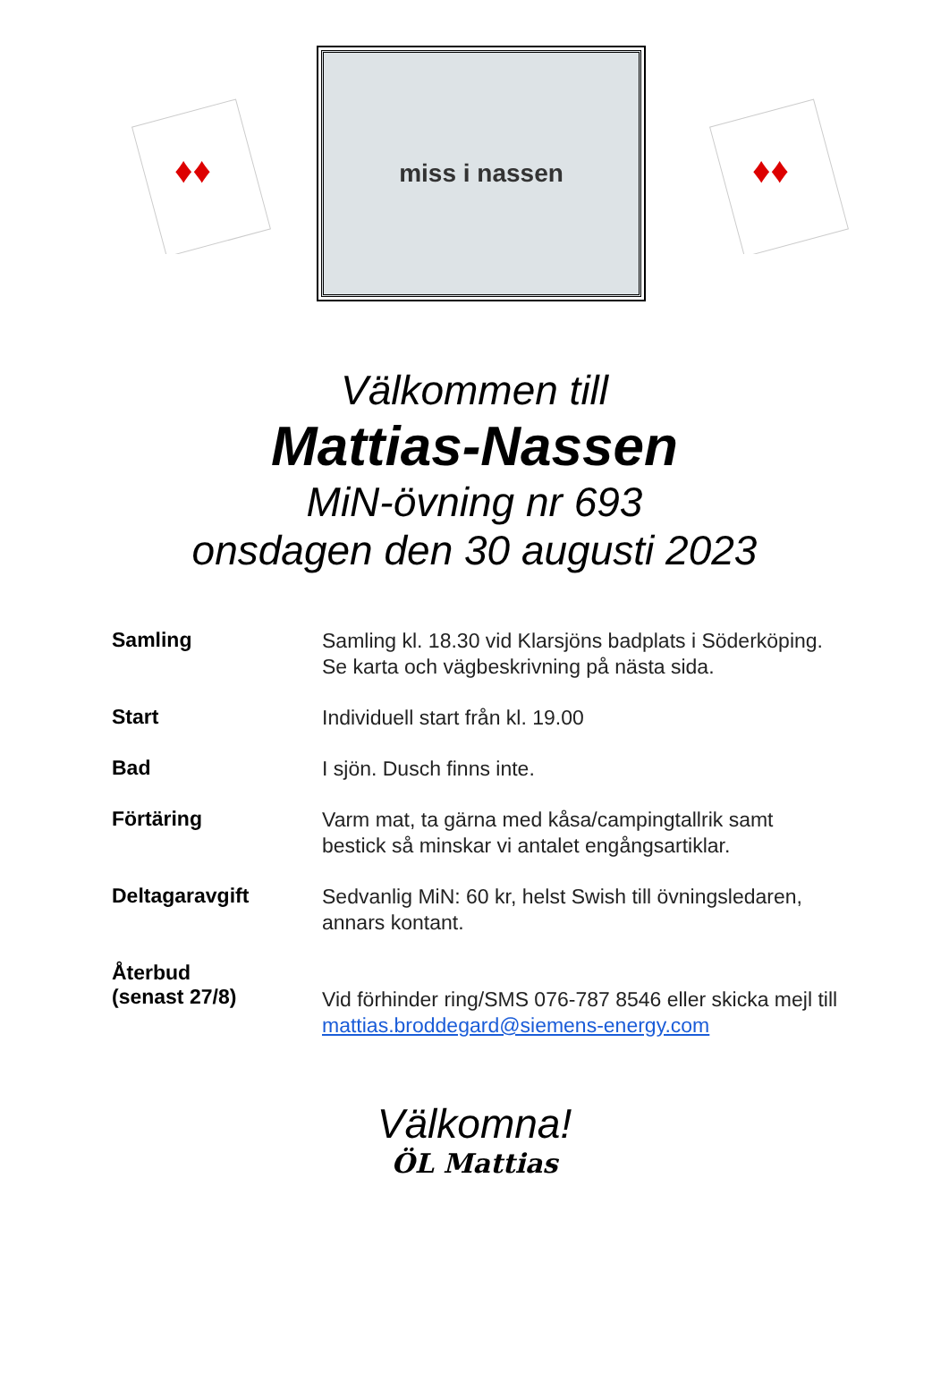♦♦
miss i nassen
♦♦
Välkommen till
Mattias-Nassen
MiN-övning nr 693
onsdagen den 30 augusti 2023
| Samling | Samling kl. 18.30 vid Klarsjöns badplats i Söderköping. Se karta och vägbeskrivning på nästa sida. |
| Start | Individuell start från kl. 19.00 |
| Bad | I sjön. Dusch finns inte. |
| Förtäring | Varm mat, ta gärna med kåsa/campingtallrik samt bestick så minskar vi antalet engångsartiklar. |
| Deltagaravgift | Sedvanlig MiN: 60 kr, helst Swish till övningsledaren, annars kontant. |
| Återbud (senast 27/8) | Vid förhinder ring/SMS 076-787 8546 eller skicka mejl till mattias.broddegard@siemens-energy.com |
Välkomna!
ÖL Mattias